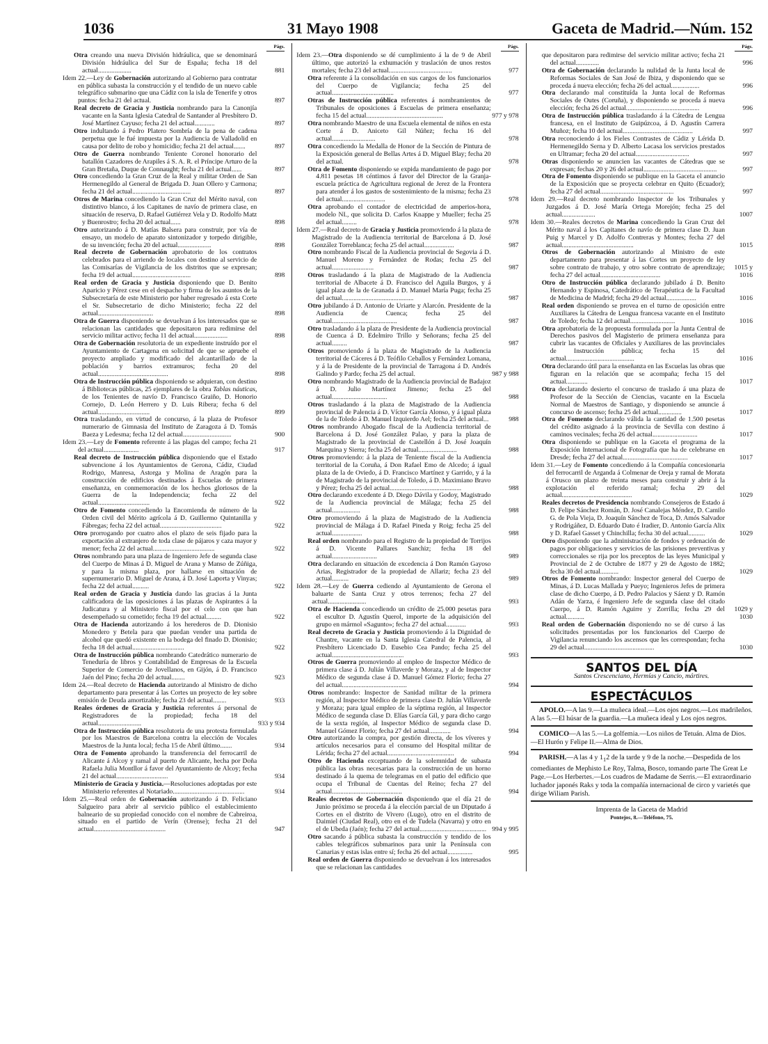1036 31 Mayo 1908 Gaceta de Madrid.—Núm. 152
Págs.
Otra creando una nueva División hidráulica, que se denominará División hidráulica del Sur de España; fecha 18 del actual.................... 881
Idem 22.—Ley de Gobernación autorizando al Gobierno para contratar en pública subasta la construcción y el tendido de un nuevo cable telegráfico submarino que una Cádiz con la isla de Tenerife y otros puntos: fecha 21 del actual. 897
Real decreto de Gracia y Justicia nombrando para la Canonjía vacante en la Santa Iglesia Catedral de Santander al Presbítero D. José Martínez Cayuso; fecha 21 del actual............ 897
Otro indultando á Pedro Platero Sombría de la pena de cadena perpetua que le fué impuesta por la Audiencia de Valladolid en causa por delito de robo y homicidio; fecha 21 del actual....... 897
Otro de Guerra nombrando Teniente Coronel honorario del batallón Cazadores de Arapiles á S. A. R. el Príncipe Arturo de la Gran Bretaña, Duque de Connaught; fecha 21 del actual...... 897
Otro concediendo la Gran Cruz de la Real y militar Orden de San Hermenegildo al General de Brigada D. Juan Ollero y Carmona; fecha 21 del actual................................... 897
Otros de Marina concediendo la Gran Cruz del Mérito naval, con distintivo blanco, á los Capitanes de navío de primera clase, en situación de reserva, D. Rafael Gutiérrez Vela y D. Rodolfo Matz y Buenrostro; fecha 20 del actual...... 898
Otro autorizando á D. Matías Balsera para construir, por vía de ensayo, un modelo de aparato sintonizador y torpedo dirigible, de su invención; fecha 20 del actual.................... 898
Real decreto de Gobernación aprobatorio de los contratos celebrados para el arriendo de locales con destino al servicio de las Comisarías de Vigilancia de los distritos que se expresan; fecha 19 del actual................................... 898
Real orden de Gracia y Justicia disponiendo que D. Benito Aparicio y Pérez cese en el despacho y firma de los asuntos de la Subsecretaría de este Ministerio por haber regresado á esta Corte el Sr. Subsecretario de dicho Ministerio; fecha 22 del actual................................. 898
Otra de Guerra disponiendo se devuelvan á los interesados que se relacionan las cantidades que depositaron para redimirse del servicio militar activo; fecha 11 del actual.................... 898
Otra de Gobernación resolutoria de un expediente instruído por el Ayuntamiento de Cartagena en solicitud de que se apruebe el proyecto ampliado y modificado del alcantarillado de la población y barrios extramuros; fecha 20 del actual.......................................... 898
Otra de Instrucción pública disponiendo se adquieran, con destino á Bibliotecas públicas, 25 ejemplares de la obra Tablas náuticas, de los Tenientes de navío D. Francisco Graiño, D. Honorio Cornejo, D. León Herrero y D. Luis Ribera; fecha 6 del actual............................... 899
Otra trasladando, en virtud de concurso, á la plaza de Profesor numerario de Gimnasia del Instituto de Zaragoza á D. Tomás Baeza y Ledesma; fecha 12 del actual............................. 900
Idem 23.—Ley de Fomento referente á las plagas del campo; fecha 21 del actual..................... 917
Real decreto de Instrucción pública disponiendo que el Estado subvencione á los Ayuntamientos de Gerona, Cádiz, Ciudad Rodrigo, Manresa, Astorga y Molina de Aragón para la construcción de edificios destinados á Escuelas de primera enseñanza, en conmemoración de los hechos gloriosos de la Guerra de la Independencia; fecha 22 del actual............................... 922
Otro de Fomento concediendo la Encomienda de número de la Orden civil del Mérito agrícola á D. Guillermo Quintanilla y Fábregas; fecha 22 del actual..................................... 922
Otro prorrogando por cuatro años el plazo de seis fijado para la exportación al extranjero de toda clase de pájaros y caza mayor y menor; fecha 22 del actual..................................... 922
Otros nombrando para una plaza de Ingeniero Jefe de segunda clase del Cuerpo de Minas á D. Miguel de Arana y Manso de Zúñiga, y para la misma plaza, por hallarse en situación de supernumerario D. Miguel de Arana, á D. José Laporta y Vinyas; fecha 22 del actual.......... 922
Real orden de Gracia y Justicia dando las gracias á la Junta calificadora de las oposiciones á las plazas de Aspirantes á la Judicatura y al Ministerio fiscal por el celo con que han desempeñado su cometido; fecha 19 del actual......... 922
Otra de Hacienda autorizando á los herederos de D. Dionisio Monedero y Betela para que puedan vender una partida de alcohol que quedó existente en la bodega del finado D. Dionisio; fecha 18 del actual............................... 922
Otra de Instrucción pública nombrando Catedrático numerario de Teneduría de libros y Contabilidad de Empresas de la Escuela Superior de Comercio de Jovellanos, en Gijón, á D. Francisco Jaén del Pino; fecha 20 del actual........ 923
Idem 24.—Real decreto de Hacienda autorizando al Ministro de dicho departamento para presentar á las Cortes un proyecto de ley sobre emisión de Deuda amortizable; fecha 23 del actual........ 933
Reales órdenes de Gracia y Justicia referentes á personal de Registradores de la propiedad; fecha 18 del actual.......................... 933 y 934
Otra de Instrucción pública resolutoria de una protesta formulada por los Maestros de Barcelona contra la elección de Vocales Maestros de la Junta local; fecha 15 de Abril último....... 934
Otra de Fomento aprobando la transferencia del ferrocarril de Alicante á Alcoy y ramal al puerto de Alicante, hecha por Doña Rafaela Julia Montllor á favor del Ayuntamiento de Alcoy; fecha 21 del actual............................... 934
Ministerio de Gracia y Justicia.—Resoluciones adoptadas por este Ministerio referentes al Notariado........................................... 934
Idem 25.—Real orden de Gobernación autorizando á D. Feliciano Salgueiro para abrir al servicio público el establecimiento balneario de su propiedad conocido con el nombre de Cabreiroa, situado en el partido de Verín (Orense); fecha 21 del actual........................................... 947
Págs.
Idem 23.—Otra disponiendo se dé cumplimiento á la de 9 de Abril último, que autorizó la exhumación y traslación de unos restos mortales; fecha 23 del actual...................................... 977
Otra referente á la consolidación en sus cargos de los funcionarios del Cuerpo de Vigilancia; fecha 25 del actual..................................... 977
Otras de Instrucción pública referentes á nombramientos de Tribunales de oposiciones á Escuelas de primera enseñanza; fecha 15 del actual.............................................. 977 y 978
Otra nombrando Maestro de una Escuela elemental de niños en esta Corte á D. Aniceto Gil Núñez; fecha 16 del actual.......................... 978
Otra concediendo la Medalla de Honor de la Sección de Pintura de la Exposición general de Bellas Artes á D. Miguel Blay; fecha 20 del actual. 978
Otra de Fomento disponiendo se expida mandamiento de pago por 4.811 pesetas 18 céntimos á favor del Director de la Granja-escuela práctica de Agricultura regional de Jerez de la Frontera para atender á los gastos de sostenimiento de la misma; fecha 23 del actual.......................... 978
Otra aprobando el contador de electricidad de amperios-hora, modelo NI., que solicita D. Carlos Knappe y Mueller; fecha 25 del actual......... 978
Idem 27.—Real decreto de Gracia y Justicia promoviendo á la plaza de Magistrado de la Audiencia territorial de Barcelona á D. José González Torreblanca; fecha 25 del actual.................. 987
Otro nombrando Fiscal de la Audiencia provincial de Segovia á D. Manuel Moreno y Fernández de Rodas; fecha 25 del actual......................... 987
Otros trasladando á la plaza de Magistrado de la Audiencia territorial de Albacete á D. Francisco del Aguila Burgos, y á igual plaza de la de Granada á D. Manuel María Puga; fecha 25 del actual........................................... 987
Otro jubilando á D. Antonio de Uriarte y Alarcón. Presidente de la Audiencia de Cuenca; fecha 25 del actual....................................... 987
Otro trasladando á la plaza de Presidente de la Audiencia provincial de Cuenca á D. Edelmiro Trillo y Señorans; fecha 25 del actual......... 987
Otros promoviendo á la plaza de Magistrado de la Audiencia territorial de Cáceres á D. Teófilo Ceballos y Fernández Lomana, y á la de Presidente de la provincial de Tarragona á D. Andrés Galindo y Pardo; fecha 25 del actual. 987 y 988
Otro nombrando Magistrado de la Audiencia provincial de Badajoz á D. Julio Martínez Jimeno; fecha 25 del actual................................. 988
Otros trasladando á la plaza de Magistrado de la Audiencia provincial de Palencia á D. Víctor García Alonso, y á igual plaza de la de Toledo á D. Manuel Izquierdo Ael; fecha 25 del actual... 988
Otros nombrando Abogado fiscal de la Audiencia territorial de Barcelona á D. José González Palao, y para la plaza de Magistrado de la provincial de Castellón á D. José Joaquín Marquina y Sierra; fecha 25 del actual....................... 988
Otros promoviendo: á la plaza de Teniente fiscal de la Audiencia territorial de la Coruña, á Don Rafael Emo de Alcedo; á igual plaza de la de Oviedo, á D. Francisco Martínez y Garrido, y á la de Magistrado de la provincial de Toledo, á D. Maximiano Bravo y Pérez; fecha 25 del actual........................................... 988
Otro declarando excedente á D. Diego Dávila y Godoy, Magistrado de la Audiencia provincial de Málaga; fecha 25 del actual................. 988
Otro promoviendo á la plaza de Magistrado de la Audiencia provincial de Málaga á D. Rafael Pineda y Roig; fecha 25 del actual.................. 988
Real orden nombrando para el Registro de la propiedad de Torrijos á D. Vicente Pallares Sanchiz; fecha 18 del actual........................... 989
Otra declarando en situación de excedencia á Don Ramón Gayoso Arias, Registrador de la propiedad de Allariz; fecha 23 del actual.......... 989
Idem 28.—Ley de Guerra cediendo al Ayuntamiento de Gerona el baluarte de Santa Cruz y otros terrenos; fecha 27 del actual....................... 993
Otra de Hacienda concediendo un crédito de 25.000 pesetas para el escultor D. Agustín Querol, importe de la adquisición del grupo en mármol «Sagunto»; fecha 27 del actual............ 993
Real decreto de Gracia y Justicia promoviendo á la Dignidad de Chantre, vacante en la Santa Iglesia Catedral de Palencia, al Presbítero Licenciado D. Eusebio Cea Pando; fecha 25 del actual........................................... 993
Otros de Guerra promoviendo al empleo de Inspector Médico de primera clase á D. Julián Villaverde y Moraza, y al de Inspector Médico de segunda clase á D. Manuel Gómez Florio; fecha 27 del actual....................................... 994
Otros nombrando: Inspector de Sanidad militar de la primera región, al Inspector Médico de primera clase D. Julián Villaverde y Moraza; para igual empleo de la séptima región, al Inspector Médico de segunda clase D. Elías García Gil, y para dicho cargo de la sexta región, al Inspector Médico de segunda clase D. Manuel Gómez Florio; fecha 27 del actual............. 994
Otro autorizando la compra, por gestión directa, de los víveres y artículos necesarios para el consumo del Hospital militar de Lérida; fecha 27 del actual........................................ 994
Otro de Hacienda exceptuando de la solemnidad de subasta pública las obras necesarias para la construcción de un horno destinado á la quema de telegramas en el patio del edificio que ocupa el Tribunal de Cuentas del Reino; fecha 27 del actual.......................................... 994
Reales decretos de Gobernación disponiendo que el día 21 de Junio próximo se proceda á la elección parcial de un Diputado á Cortes en el distrito de Vivero (Lugo), otro en el distrito de Daimiel (Ciudad Real), otro en el de Tudela (Navarra) y otro en el de Ubeda (Jaén); fecha 27 del actual........................................ 994 y 995
Otro sacando á pública subasta la construcción y tendido de los cables telegráficos submarinos para unir la Península con Canarias y estas islas entre sí; fecha 26 del actual............... 995
Real orden de Guerra disponiendo se devuelvan á los interesados que se relacionan las cantidades
Págs.
que depositaron para redimirse del servicio militar activo; fecha 21 del actual.............. 996
Otra de Gobernación declarando la nulidad de la Junta local de Reformas Sociales de San José de Ibiza, y disponiendo que se proceda á nueva elección; fecha 26 del actual................. 996
Otra declarando mal constituída la Junta local de Reformas Sociales de Outes (Coruña), y disponiendo se proceda á nueva elección; fecha 26 del actual............................................ 996
Otra de Instrucción pública trasladando á la Cátedra de Lengua francesa, en el Instituto de Guipúzcoa, á D. Agustín Carrera Muñoz; fecha 10 del actual.......................................... 997
Otra reconociendo á los Fieles Contrastes de Cádiz y Lérida D. Hermenegildo Serna y D. Alberto Lacasa los servicios prestados en Ultramar; fecha 20 del actual................................ 997
Otras disponiendo se anuncien las vacantes de Cátedras que se expresan; fechas 20 y 26 del actual............................................ 997
Otra de Fomento disponiendo se publique en la Gaceta el anuncio de la Exposición que se proyecta celebrar en Quito (Ecuador); fecha 27 del actual............................................ 997
Idem 29.—Real decreto nombrando Inspector de los Tribunales y Juzgados á D. José María Ortega Morejón; fecha 25 del actual.................... 1007
Idem 30.—Reales decretos de Marina concediendo la Gran Cruz del Mérito naval á los Capitanes de navío de primera clase D. Juan Puig y Marcel y D. Adolfo Contreras y Montes; fecha 27 del actual........................................... 1015
Otros de Gobernación autorizando al Ministro de este departamento para presentar á las Cortes un proyecto de ley sobre contrato de trabajo, y otro sobre contrato de aprendizaje; fecha 27 del actual.................................... 1015 y 1016
Otro de Instrucción pública declarando jubilado á D. Benito Hernando y Espinosa, Catedrático de Terapéutica de la Facultad de Medicina de Madrid; fecha 29 del actual.................. 1016
Real orden disponiendo se provea en el turno de oposición entre Auxiliares la Cátedra de Lengua francesa vacante en el Instituto de Toledo; fecha 12 del actual........................... 1016
Otra aprobatoria de la propuesta formulada por la Junta Central de Derechos pasivos del Magisterio de primera enseñanza para cubrir las vacantes de Oficiales y Auxiliares de las provinciales de Instrucción pública; fecha 15 del actual......................................... 1016
Otra declarando útil para la enseñanza en las Escuelas las obras que figuran en la relación que se acompaña; fecha 15 del actual............. 1017
Otra declarando desierto el concurso de traslado á una plaza de Profesor de la Sección de Ciencias, vacante en la Escuela Normal de Maestros de Santiago, y disponiendo se anuncie á concurso de ascenso; fecha 25 del actual.............. 1017
Otra de Fomento declarando válida la cantidad de 1.500 pesetas del crédito asignado á la provincia de Sevilla con destino á caminos vecinales; fecha 26 del actual........................... 1017
Otra disponiendo se publique en la Gaceta el programa de la Exposición Internacional de Fotografía que ha de celebrarse en Dresde; fecha 27 del actual....................................... 1017
Idem 31.—Ley de Fomento concediendo á la Compañía concesionaria del ferrocarril de Arganda á Colmenar de Oreja y ramal de Morata á Orusco un plazo de treinta meses para construir y abrir á la explotación el referido ramal; fecha 29 del actual.......................................... 1029
Reales decretos de Presidencia nombrando Consejeros de Estado á D. Felipe Sánchez Román, D. José Canalejas Méndez, D. Camilo G. de Pola Vieja, D. Joaquín Sánchez de Toca, D. Amós Salvador y Rodrigáñez, D. Eduardo Dato é Iradier, D. Antonio García Alix y D. Rafael Gasset y Chinchilla; fecha 30 del actual.......... 1029
Otro disponiendo que la administración de fondos y ordenación de pagos por obligaciones y servicios de las prisiones preventivas y correccionales se rija por los preceptos de las leyes Municipal y Provincial de 2 de Octubre de 1877 y 29 de Agosto de 1882; fecha 30 del actual........... 1029
Otros de Fomento nombrando: Inspector general del Cuerpo de Minas, á D. Lucas Mallada y Pueyo; Ingenieros Jefes de primera clase de dicho Cuerpo, á D. Pedro Palacios y Sáenz y D. Ramón Adán de Yarza, é Ingeniero Jefe de segunda clase del citado Cuerpo, á D. Ramón Aguirre y Zorrilla; fecha 29 del actual........... 1029 y 1030
Real orden de Gobernación disponiendo no se dé curso á las solicitudes presentadas por los funcionarios del Cuerpo de Vigilancia renunciando los ascensos que les correspondan; fecha 29 del actual.......................................... 1030
SANTOS DEL DÍA
Santos Crescenciano, Hermías y Cancio, mártires.
ESPECTÁCULOS
APOLO.—A las 9.—La muñeca ideal.—Los ojos negros.—Los madrileños.
A las 5.—El húsar de la guardia.—La muñeca ideal y Los ojos negros.
COMICO—A las 5.—La golfemia.—Los niños de Tetuán. Alma de Dios.—El Hurón y Felipe II.—Alma de Dios.
PARISH.—A las 4 y 1<sub>1</sub>2 de la tarde y 9 de la noche.—Despedida de los comediantes de Mephisto Le Roy, Talma, Bosco, tomando parte The Great Le Page.—Los Herbertes.—Los cuadros de Madame de Serris.—El extraordinario luchador japonés Raks y toda la compañía internacional de circo y varietés que dirige Wiliam Parish.
Imprenta de la Gaceta de Madrid
Pontejos, 8.—Teléfono, 75.